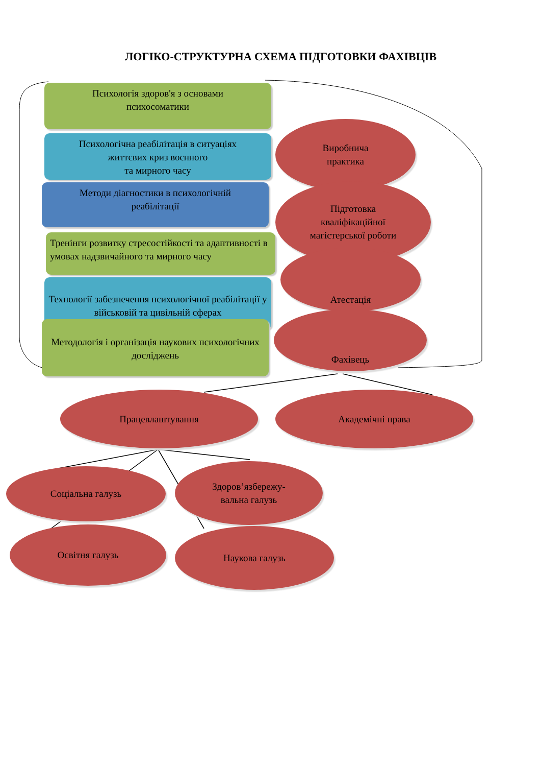ЛОГІКО-СТРУКТУРНА СХЕМА ПІДГОТОВКИ ФАХІВЦІВ
Психологія здоров'я з основами
психосоматики
Психологічна реабілітація в ситуаціях
життєвих криз воєнного
та мирного часу
Методи діагностики в психологічній
реабілітації
Тренінги розвитку стресостійкості та адаптивності в умовах надзвичайного та мирного часу
Технології забезпечення психологічної реабілітації у військовій та цивільній сферах
Методологія і організація наукових психологічних досліджень
Виробнича
практика
Підготовка
кваліфікаційної
магістерської роботи
Атестація
Фахівець
Працевлаштування Академічні права
Соціальна галузь
Здоров’язбережу-
вальна галузь
Освітня галузь Наукова галузь